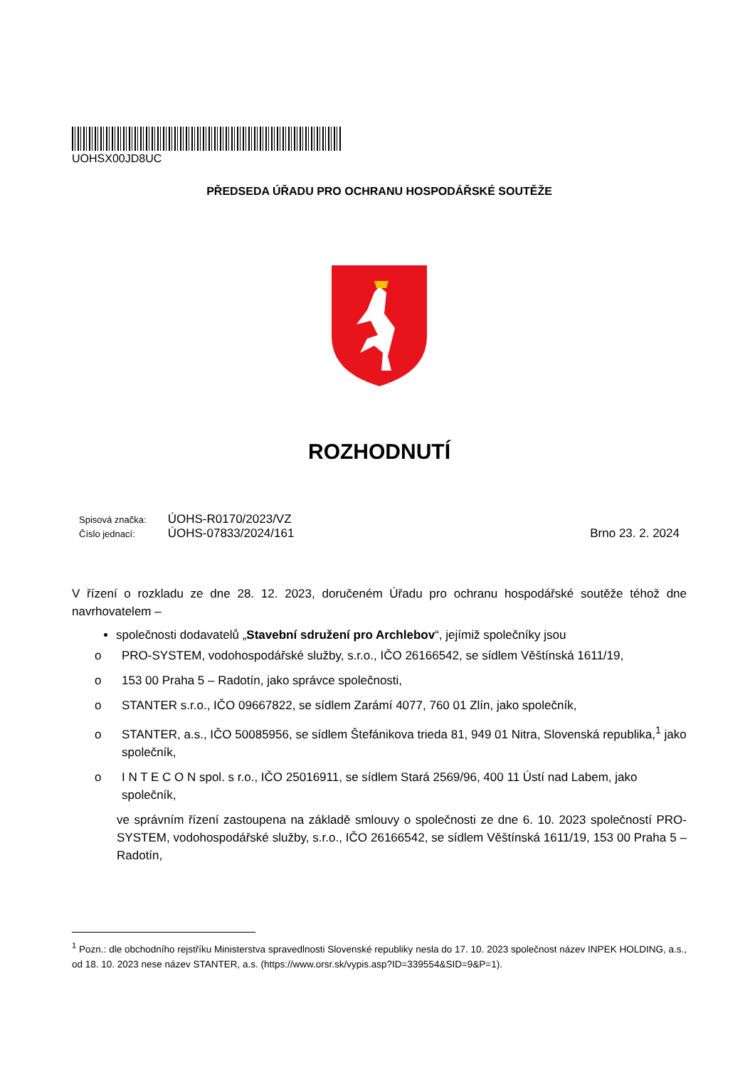UOHSX00JD8UC
PŘEDSEDA ÚŘADU PRO OCHRANU HOSPODÁŘSKÉ SOUTĚŽE
ROZHODNUTÍ
Spisová značka: ÚOHS-R0170/2023/VZ
Číslo jednací: ÚOHS-07833/2024/161
Brno 23. 2. 2024
V řízení o rozkladu ze dne 28. 12. 2023, doručeném Úřadu pro ochranu hospodářské soutěže téhož dne navrhovatelem –
společnosti dodavatelů „Stavební sdružení pro Archlebov“, jejímiž společníky jsou
o PRO-SYSTEM, vodohospodářské služby, s.r.o., IČO 26166542, se sídlem Věštínská 1611/19,
o 153 00 Praha 5 – Radotín, jako správce společnosti,
o STANTER s.r.o., IČO 09667822, se sídlem Zarámí 4077, 760 01 Zlín, jako společník,
o STANTER, a.s., IČO 50085956, se sídlem Štefánikova trieda 81, 949 01 Nitra, Slovenská republika,<sup>1</sup> jako společník,
o I N T E C O N spol. s r.o., IČO 25016911, se sídlem Stará 2569/96, 400 11 Ústí nad Labem, jako společník,
ve správním řízení zastoupena na základě smlouvy o společnosti ze dne 6. 10. 2023 společností PRO-SYSTEM, vodohospodářské služby, s.r.o., IČO 26166542, se sídlem Věštínská 1611/19, 153 00 Praha 5 – Radotín,
<sup>1</sup> Pozn.: dle obchodního rejstříku Ministerstva spravedlnosti Slovenské republiky nesla do 17. 10. 2023 společnost název INPEK HOLDING, a.s., od 18. 10. 2023 nese název STANTER, a.s. (https://www.orsr.sk/vypis.asp?ID=339554&SID=9&P=1).